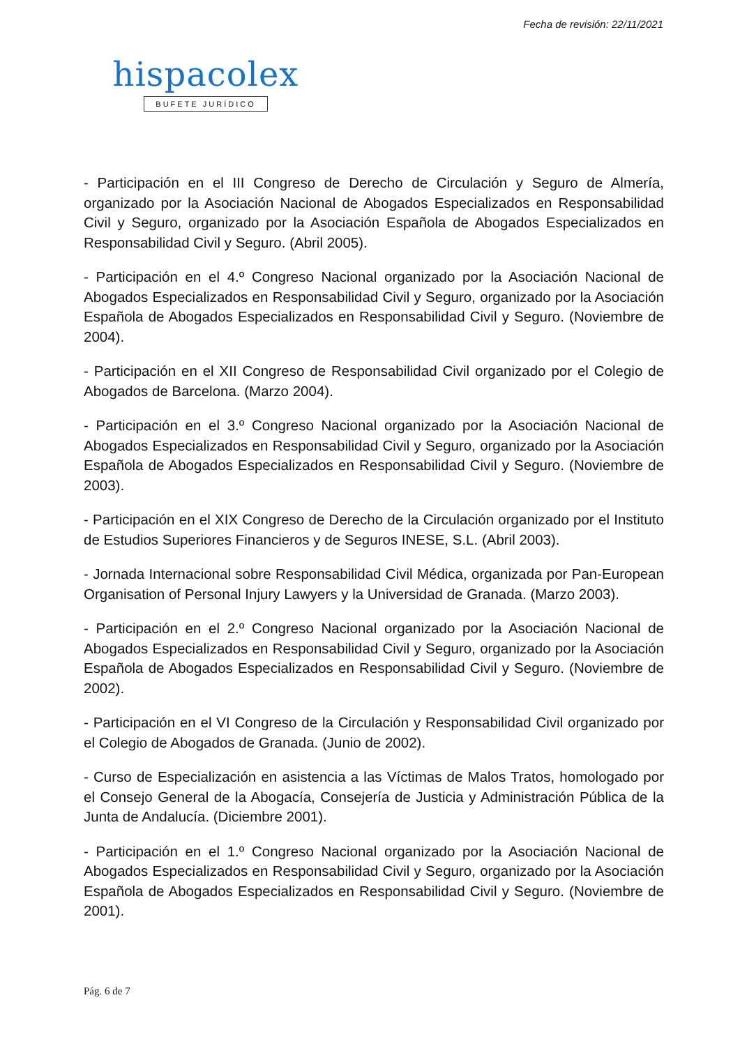Fecha de revisión: 22/11/2021
hispacolex
BUFETE JURÍDICO
- Participación en el III Congreso de Derecho de Circulación y Seguro de Almería, organizado por la Asociación Nacional de Abogados Especializados en Responsabilidad Civil y Seguro, organizado por la Asociación Española de Abogados Especializados en Responsabilidad Civil y Seguro. (Abril 2005).
- Participación en el 4.º Congreso Nacional organizado por la Asociación Nacional de Abogados Especializados en Responsabilidad Civil y Seguro, organizado por la Asociación Española de Abogados Especializados en Responsabilidad Civil y Seguro. (Noviembre de 2004).
- Participación en el XII Congreso de Responsabilidad Civil organizado por el Colegio de Abogados de Barcelona. (Marzo 2004).
- Participación en el 3.º Congreso Nacional organizado por la Asociación Nacional de Abogados Especializados en Responsabilidad Civil y Seguro, organizado por la Asociación Española de Abogados Especializados en Responsabilidad Civil y Seguro. (Noviembre de 2003).
- Participación en el XIX Congreso de Derecho de la Circulación organizado por el Instituto de Estudios Superiores Financieros y de Seguros INESE, S.L. (Abril 2003).
- Jornada Internacional sobre Responsabilidad Civil Médica, organizada por Pan-European Organisation of Personal Injury Lawyers y la Universidad de Granada. (Marzo 2003).
- Participación en el 2.º Congreso Nacional organizado por la Asociación Nacional de Abogados Especializados en Responsabilidad Civil y Seguro, organizado por la Asociación Española de Abogados Especializados en Responsabilidad Civil y Seguro. (Noviembre de 2002).
- Participación en el VI Congreso de la Circulación y Responsabilidad Civil organizado por el Colegio de Abogados de Granada. (Junio de 2002).
- Curso de Especialización en asistencia a las Víctimas de Malos Tratos, homologado por el Consejo General de la Abogacía, Consejería de Justicia y Administración Pública de la Junta de Andalucía. (Diciembre 2001).
- Participación en el 1.º Congreso Nacional organizado por la Asociación Nacional de Abogados Especializados en Responsabilidad Civil y Seguro, organizado por la Asociación Española de Abogados Especializados en Responsabilidad Civil y Seguro. (Noviembre de 2001).
Pág. 6 de 7